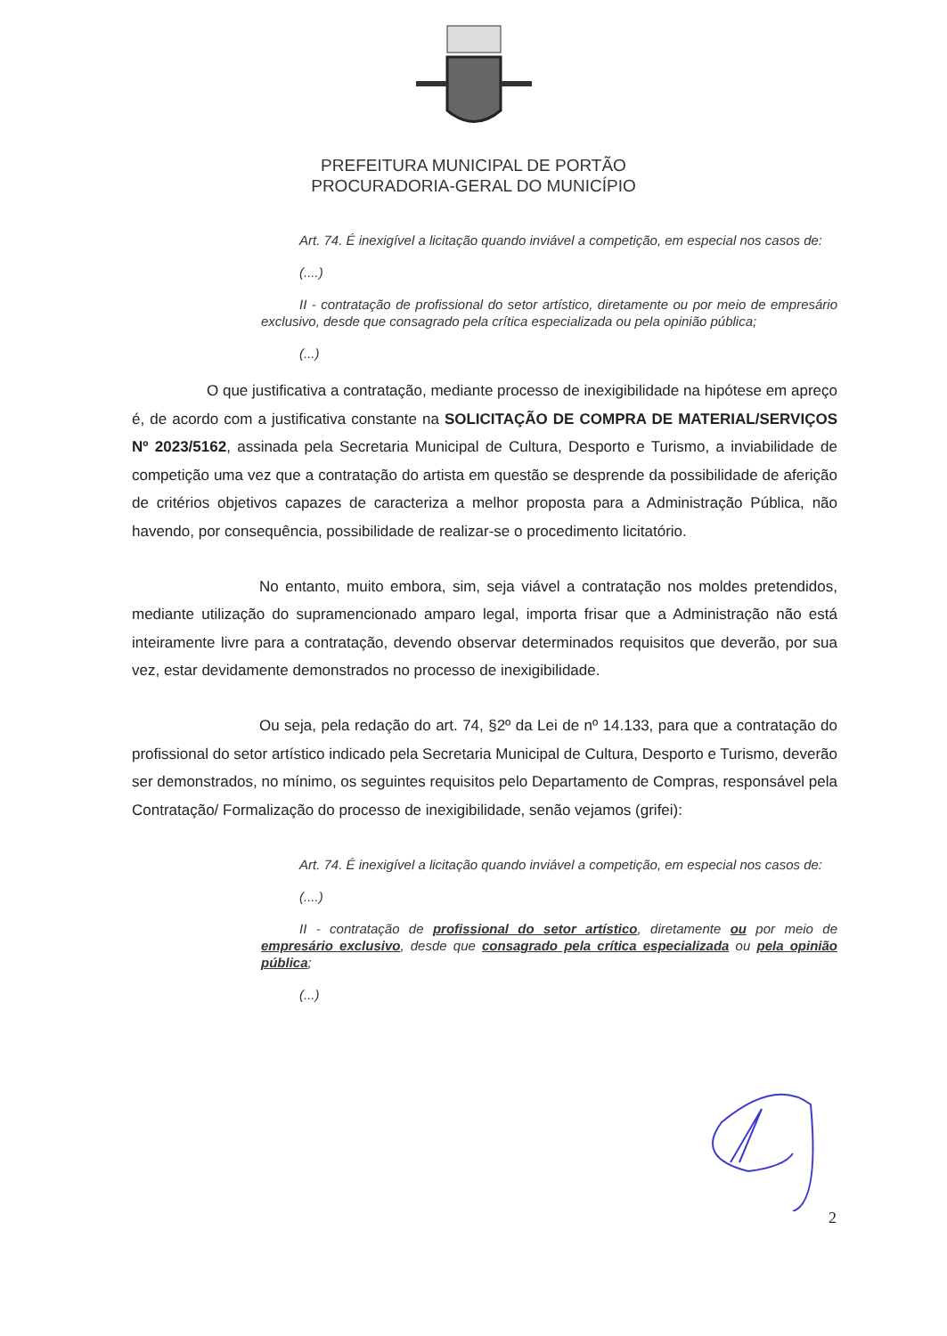PREFEITURA MUNICIPAL DE PORTÃO
PROCURADORIA-GERAL DO MUNICÍPIO
Art. 74. É inexigível a licitação quando inviável a competição, em especial nos casos de:
(....)
II - contratação de profissional do setor artístico, diretamente ou por meio de empresário exclusivo, desde que consagrado pela crítica especializada ou pela opinião pública;
(...)
O que justificativa a contratação, mediante processo de inexigibilidade na hipótese em apreço é, de acordo com a justificativa constante na SOLICITAÇÃO DE COMPRA DE MATERIAL/SERVIÇOS Nº 2023/5162, assinada pela Secretaria Municipal de Cultura, Desporto e Turismo, a inviabilidade de competição uma vez que a contratação do artista em questão se desprende da possibilidade de aferição de critérios objetivos capazes de caracteriza a melhor proposta para a Administração Pública, não havendo, por consequência, possibilidade de realizar-se o procedimento licitatório.
No entanto, muito embora, sim, seja viável a contratação nos moldes pretendidos, mediante utilização do supramencionado amparo legal, importa frisar que a Administração não está inteiramente livre para a contratação, devendo observar determinados requisitos que deverão, por sua vez, estar devidamente demonstrados no processo de inexigibilidade.
Ou seja, pela redação do art. 74, §2º da Lei de nº 14.133, para que a contratação do profissional do setor artístico indicado pela Secretaria Municipal de Cultura, Desporto e Turismo, deverão ser demonstrados, no mínimo, os seguintes requisitos pelo Departamento de Compras, responsável pela Contratação/ Formalização do processo de inexigibilidade, senão vejamos (grifei):
Art. 74. É inexigível a licitação quando inviável a competição, em especial nos casos de:
(....)
II - contratação de profissional do setor artístico, diretamente ou por meio de empresário exclusivo, desde que consagrado pela crítica especializada ou pela opinião pública;
(...)
2